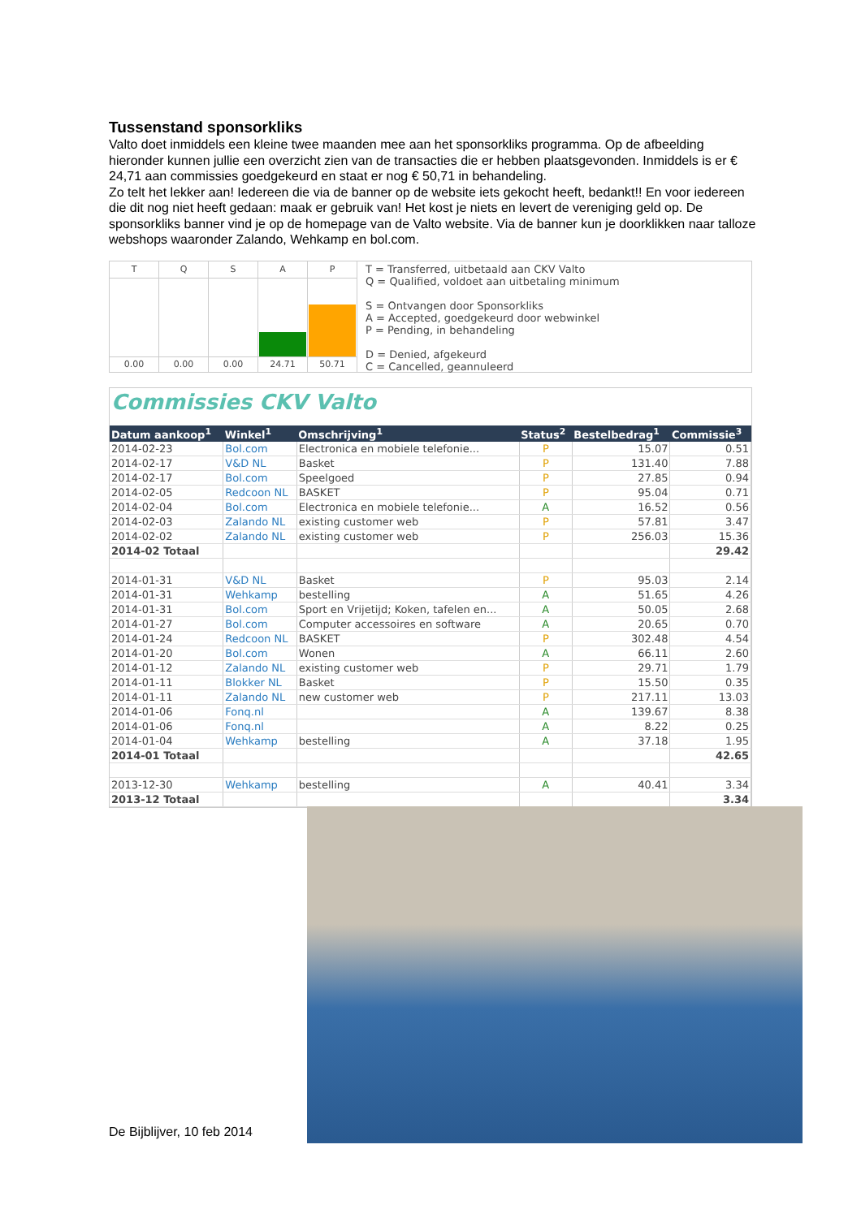Tussenstand sponsorkliks
Valto doet inmiddels een kleine twee maanden mee aan het sponsorkliks programma. Op de afbeelding hieronder kunnen jullie een overzicht zien van de transacties die er hebben plaatsgevonden. Inmiddels is er € 24,71 aan commissies goedgekeurd en staat er nog € 50,71 in behandeling.
Zo telt het lekker aan! Iedereen die via de banner op de website iets gekocht heeft, bedankt!! En voor iedereen die dit nog niet heeft gedaan: maak er gebruik van! Het kost je niets en levert de vereniging geld op. De sponsorkliks banner vind je op de homepage van de Valto website. Via de banner kun je doorklikken naar talloze webshops waaronder Zalando, Wehkamp en bol.com.
T
0.00
Q
0.00
S
0.00
A
24.71
P
50.71
T = Transferred, uitbetaald aan CKV Valto
Q = Qualified, voldoet aan uitbetaling minimum
S = Ontvangen door Sponsorkliks
A = Accepted, goedgekeurd door webwinkel
P = Pending, in behandeling
D = Denied, afgekeurd
C = Cancelled, geannuleerd
Commissies CKV Valto
| Datum aankoop<sup>1</sup> | Winkel<sup>1</sup> | Omschrijving<sup>1</sup> | Status<sup>2</sup> | Bestelbedrag<sup>1</sup> | Commissie<sup>3</sup> |
| --- | --- | --- | --- | --- | --- |
| 2014-02-23 | Bol.com | Electronica en mobiele telefonie... | P | 15.07 | 0.51 |
| 2014-02-17 | V&D NL | Basket | P | 131.40 | 7.88 |
| 2014-02-17 | Bol.com | Speelgoed | P | 27.85 | 0.94 |
| 2014-02-05 | Redcoon NL | BASKET | P | 95.04 | 0.71 |
| 2014-02-04 | Bol.com | Electronica en mobiele telefonie... | A | 16.52 | 0.56 |
| 2014-02-03 | Zalando NL | existing customer web | P | 57.81 | 3.47 |
| 2014-02-02 | Zalando NL | existing customer web | P | 256.03 | 15.36 |
| 2014-02 Totaal | | | | | 29.42 |
| 2014-01-31 | V&D NL | Basket | P | 95.03 | 2.14 |
| 2014-01-31 | Wehkamp | bestelling | A | 51.65 | 4.26 |
| 2014-01-31 | Bol.com | Sport en Vrijetijd; Koken, tafelen en... | A | 50.05 | 2.68 |
| 2014-01-27 | Bol.com | Computer accessoires en software | A | 20.65 | 0.70 |
| 2014-01-24 | Redcoon NL | BASKET | P | 302.48 | 4.54 |
| 2014-01-20 | Bol.com | Wonen | A | 66.11 | 2.60 |
| 2014-01-12 | Zalando NL | existing customer web | P | 29.71 | 1.79 |
| 2014-01-11 | Blokker NL | Basket | P | 15.50 | 0.35 |
| 2014-01-11 | Zalando NL | new customer web | P | 217.11 | 13.03 |
| 2014-01-06 | Fonq.nl | | A | 139.67 | 8.38 |
| 2014-01-06 | Fonq.nl | | A | 8.22 | 0.25 |
| 2014-01-04 | Wehkamp | bestelling | A | 37.18 | 1.95 |
| 2014-01 Totaal | | | | | 42.65 |
| 2013-12-30 | Wehkamp | bestelling | A | 40.41 | 3.34 |
| 2013-12 Totaal | | | | | 3.34 |
De Bijblijver, 10 feb 2014